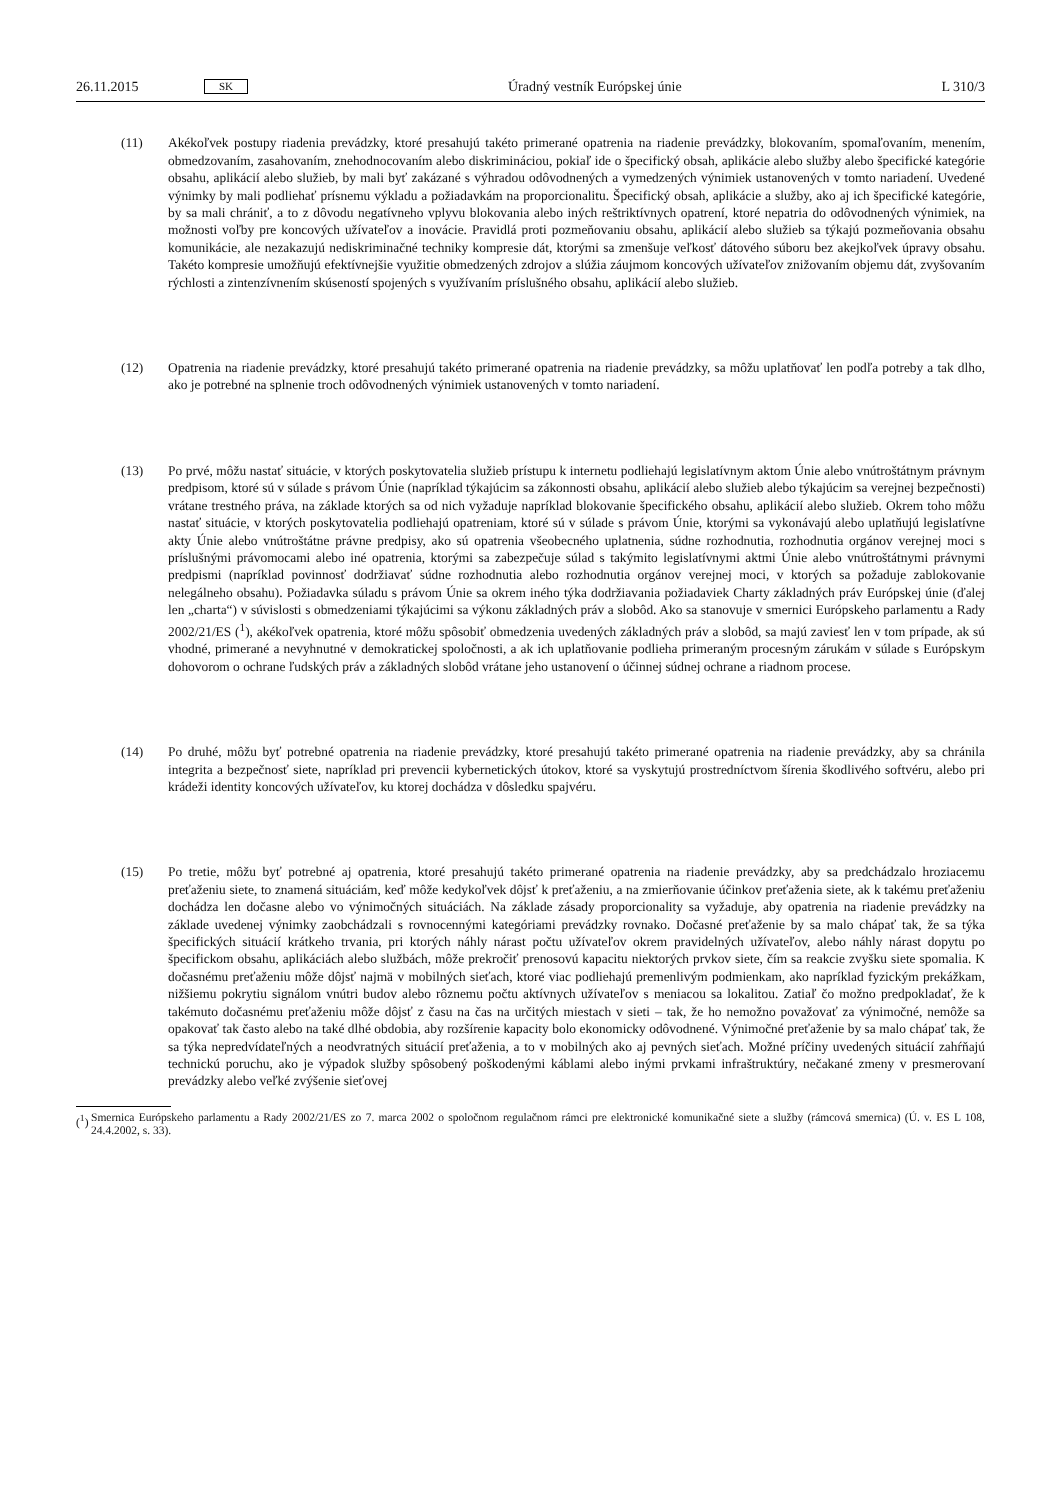26.11.2015 SK Úradný vestník Európskej únie L 310/3
(11) Akékoľvek postupy riadenia prevádzky, ktoré presahujú takéto primerané opatrenia na riadenie prevádzky, blokovaním, spomaľovaním, menením, obmedzovaním, zasahovaním, znehodnocovaním alebo diskrimináciou, pokiaľ ide o špecifický obsah, aplikácie alebo služby alebo špecifické kategórie obsahu, aplikácií alebo služieb, by mali byť zakázané s výhradou odôvodnených a vymedzených výnimiek ustanovených v tomto nariadení. Uvedené výnimky by mali podliehať prísnemu výkladu a požiadavkám na proporcionalitu. Špecifický obsah, aplikácie a služby, ako aj ich špecifické kategórie, by sa mali chrániť, a to z dôvodu negatívneho vplyvu blokovania alebo iných reštriktívnych opatrení, ktoré nepatria do odôvodnených výnimiek, na možnosti voľby pre koncových užívateľov a inovácie. Pravidlá proti pozmeňovaniu obsahu, aplikácií alebo služieb sa týkajú pozmeňovania obsahu komunikácie, ale nezakazujú nediskriminačné techniky kompresie dát, ktorými sa zmenšuje veľkosť dátového súboru bez akejkoľvek úpravy obsahu. Takéto kompresie umožňujú efektívnejšie využitie obmedzených zdrojov a slúžia záujmom koncových užívateľov znižovaním objemu dát, zvyšovaním rýchlosti a zintenzívnením skúseností spojených s využívaním príslušného obsahu, aplikácií alebo služieb.
(12) Opatrenia na riadenie prevádzky, ktoré presahujú takéto primerané opatrenia na riadenie prevádzky, sa môžu uplatňovať len podľa potreby a tak dlho, ako je potrebné na splnenie troch odôvodnených výnimiek ustanovených v tomto nariadení.
(13) Po prvé, môžu nastať situácie, v ktorých poskytovatelia služieb prístupu k internetu podliehajú legislatívnym aktom Únie alebo vnútroštátnym právnym predpisom, ktoré sú v súlade s právom Únie (napríklad týkajúcim sa zákonnosti obsahu, aplikácií alebo služieb alebo týkajúcim sa verejnej bezpečnosti) vrátane trestného práva, na základe ktorých sa od nich vyžaduje napríklad blokovanie špecifického obsahu, aplikácií alebo služieb. Okrem toho môžu nastať situácie, v ktorých poskytovatelia podliehajú opatreniam, ktoré sú v súlade s právom Únie, ktorými sa vykonávajú alebo uplatňujú legislatívne akty Únie alebo vnútroštátne právne predpisy, ako sú opatrenia všeobecného uplatnenia, súdne rozhodnutia, rozhodnutia orgánov verejnej moci s príslušnými právomocami alebo iné opatrenia, ktorými sa zabezpečuje súlad s takýmito legislatívnymi aktmi Únie alebo vnútroštátnymi právnymi predpismi (napríklad povinnosť dodržiavať súdne rozhodnutia alebo rozhodnutia orgánov verejnej moci, v ktorých sa požaduje zablokovanie nelegálneho obsahu). Požiadavka súladu s právom Únie sa okrem iného týka dodržiavania požiadaviek Charty základných práv Európskej únie (ďalej len „charta“) v súvislosti s obmedzeniami týkajúcimi sa výkonu základných práv a slobôd. Ako sa stanovuje v smernici Európskeho parlamentu a Rady 2002/21/ES (<sup>1</sup>), akékoľvek opatrenia, ktoré môžu spôsobiť obmedzenia uvedených základných práv a slobôd, sa majú zaviesť len v tom prípade, ak sú vhodné, primerané a nevyhnutné v demokratickej spoločnosti, a ak ich uplatňovanie podlieha primeraným procesným zárukám v súlade s Európskym dohovorom o ochrane ľudských práv a základných slobôd vrátane jeho ustanovení o účinnej súdnej ochrane a riadnom procese.
(14) Po druhé, môžu byť potrebné opatrenia na riadenie prevádzky, ktoré presahujú takéto primerané opatrenia na riadenie prevádzky, aby sa chránila integrita a bezpečnosť siete, napríklad pri prevencii kybernetických útokov, ktoré sa vyskytujú prostredníctvom šírenia škodlivého softvéru, alebo pri krádeži identity koncových užívateľov, ku ktorej dochádza v dôsledku spajvéru.
(15) Po tretie, môžu byť potrebné aj opatrenia, ktoré presahujú takéto primerané opatrenia na riadenie prevádzky, aby sa predchádzalo hroziacemu preťaženiu siete, to znamená situáciám, keď môže kedykoľvek dôjsť k preťaženiu, a na zmierňovanie účinkov preťaženia siete, ak k takému preťaženiu dochádza len dočasne alebo vo výnimočných situáciách. Na základe zásady proporcionality sa vyžaduje, aby opatrenia na riadenie prevádzky na základe uvedenej výnimky zaobchádzali s rovnocennými kategóriami prevádzky rovnako. Dočasné preťaženie by sa malo chápať tak, že sa týka špecifických situácií krátkeho trvania, pri ktorých náhly nárast počtu užívateľov okrem pravidelných užívateľov, alebo náhly nárast dopytu po špecifickom obsahu, aplikáciách alebo službách, môže prekročiť prenosovú kapacitu niektorých prvkov siete, čím sa reakcie zvyšku siete spomalia. K dočasnému preťaženiu môže dôjsť najmä v mobilných sieťach, ktoré viac podliehajú premenlivým podmienkam, ako napríklad fyzickým prekážkam, nižšiemu pokrytiu signálom vnútri budov alebo rôznemu počtu aktívnych užívateľov s meniacou sa lokalitou. Zatiaľ čo možno predpokladať, že k takémuto dočasnému preťaženiu môže dôjsť z času na čas na určitých miestach v sieti – tak, že ho nemožno považovať za výnimočné, nemôže sa opakovať tak často alebo na také dlhé obdobia, aby rozšírenie kapacity bolo ekonomicky odôvodnené. Výnimočné preťaženie by sa malo chápať tak, že sa týka nepredvídateľných a neodvratných situácií preťaženia, a to v mobilných ako aj pevných sieťach. Možné príčiny uvedených situácií zahŕňajú technickú poruchu, ako je výpadok služby spôsobený poškodenými káblami alebo inými prvkami infraštruktúry, nečakané zmeny v presmerovaní prevádzky alebo veľké zvýšenie sieťovej
(<sup>1</sup>)
Smernica Európskeho parlamentu a Rady 2002/21/ES zo 7. marca 2002 o spoločnom regulačnom rámci pre elektronické komunikačné siete a služby (rámcová smernica) (Ú. v. ES L 108, 24.4.2002, s. 33).